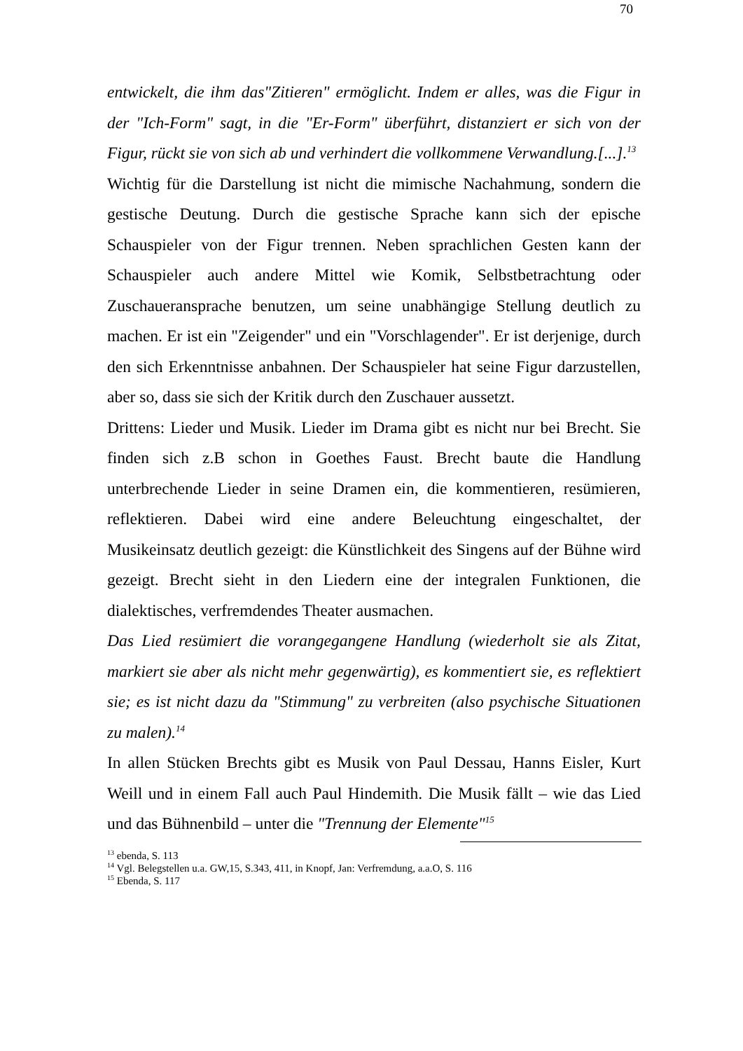70
entwickelt, die ihm das"Zitieren" ermöglicht. Indem er alles, was die Figur in der "Ich-Form" sagt, in die "Er-Form" überführt, distanziert er sich von der Figur, rückt sie von sich ab und verhindert die vollkommene Verwandlung.[...].<sup>13</sup>
Wichtig für die Darstellung ist nicht die mimische Nachahmung, sondern die gestische Deutung. Durch die gestische Sprache kann sich der epische Schauspieler von der Figur trennen. Neben sprachlichen Gesten kann der Schauspieler auch andere Mittel wie Komik, Selbstbetrachtung oder Zuschaueransprache benutzen, um seine unabhängige Stellung deutlich zu machen. Er ist ein "Zeigender" und ein "Vorschlagender". Er ist derjenige, durch den sich Erkenntnisse anbahnen. Der Schauspieler hat seine Figur darzustellen, aber so, dass sie sich der Kritik durch den Zuschauer aussetzt.
Drittens: Lieder und Musik. Lieder im Drama gibt es nicht nur bei Brecht. Sie finden sich z.B schon in Goethes Faust. Brecht baute die Handlung unterbrechende Lieder in seine Dramen ein, die kommentieren, resümieren, reflektieren. Dabei wird eine andere Beleuchtung eingeschaltet, der Musikeinsatz deutlich gezeigt: die Künstlichkeit des Singens auf der Bühne wird gezeigt. Brecht sieht in den Liedern eine der integralen Funktionen, die dialektisches, verfremdendes Theater ausmachen.
Das Lied resümiert die vorangegangene Handlung (wiederholt sie als Zitat, markiert sie aber als nicht mehr gegenwärtig), es kommentiert sie, es reflektiert sie; es ist nicht dazu da "Stimmung" zu verbreiten (also psychische Situationen zu malen).<sup>14</sup>
In allen Stücken Brechts gibt es Musik von Paul Dessau, Hanns Eisler, Kurt Weill und in einem Fall auch Paul Hindemith. Die Musik fällt – wie das Lied und das Bühnenbild – unter die "Trennung der Elemente"<sup>15</sup>
<sup>13</sup> ebenda, S. 113
<sup>14</sup> Vgl. Belegstellen u.a. GW,15, S.343, 411, in Knopf, Jan: Verfremdung, a.a.O, S. 116
<sup>15</sup> Ebenda, S. 117